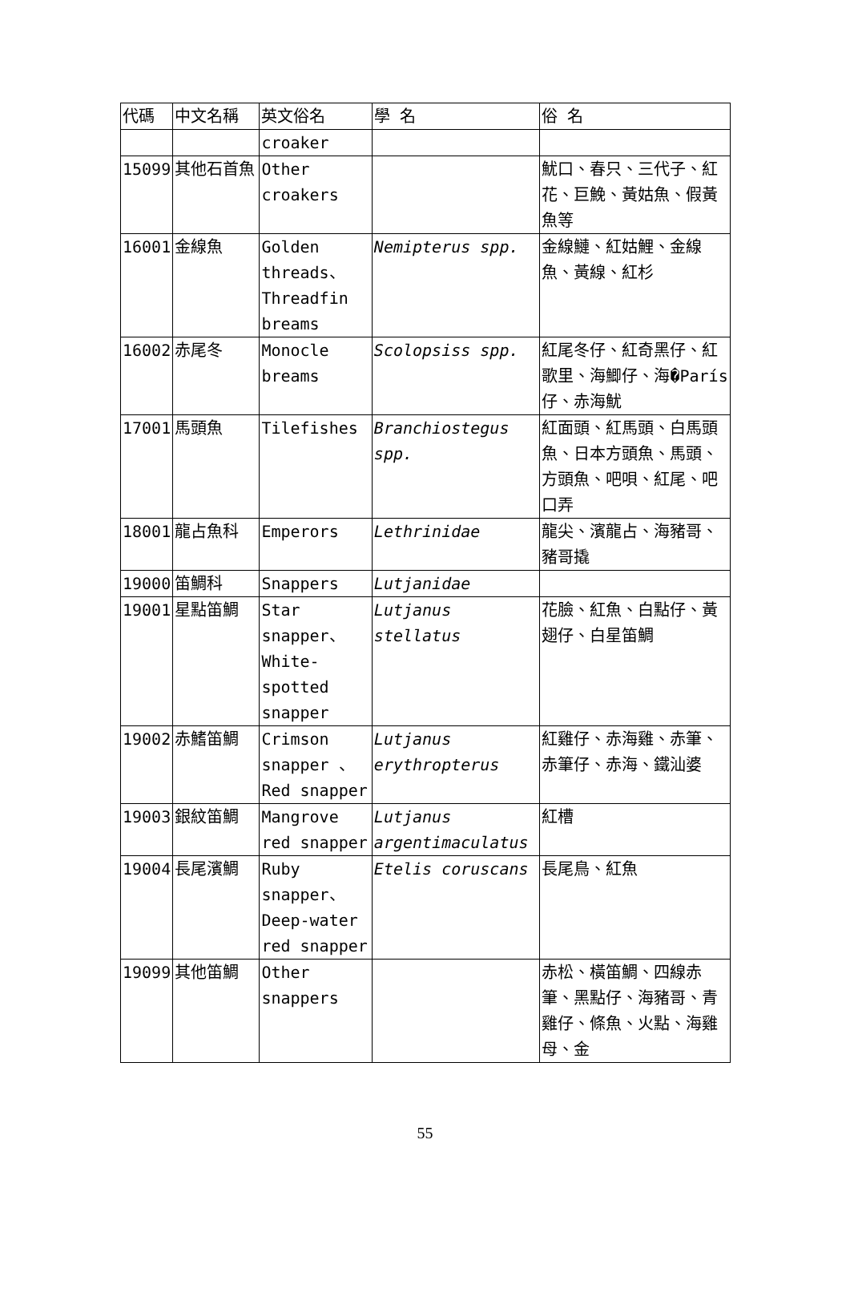| 代碼 | 中文名稱 | 英文俗名 | 學 名 | 俗 名 |
| --- | --- | --- | --- | --- |
| | | croaker | | |
| 15099 | 其他石首魚 | Other croakers | | 魷口、春只、三代子、紅花、巨鮸、黃姑魚、假黃魚等 |
| 16001 | 金線魚 | Golden threads、Threadfin breams | Nemipterus spp. | 金線鰱、紅姑鯉、金線魚、黃線、紅杉 |
| 16002 | 赤尾冬 | Monocle breams | Scolopsiss spp. | 紅尾冬仔、紅奇黑仔、紅歌里、海鯽仔、海�París仔、赤海魷 |
| 17001 | 馬頭魚 | Tilefishes | Branchiostegus spp. | 紅面頭、紅馬頭、白馬頭魚、日本方頭魚、馬頭、方頭魚、吧唄、紅尾、吧口弄 |
| 18001 | 龍占魚科 | Emperors | Lethrinidae | 龍尖、濱龍占、海豬哥、豬哥撬 |
| 19000 | 笛鯛科 | Snappers | Lutjanidae | |
| 19001 | 星點笛鯛 | Star snapper、White-spotted snapper | Lutjanus stellatus | 花臉、紅魚、白點仔、黃翅仔、白星笛鯛 |
| 19002 | 赤鰭笛鯛 | Crimson snapper 、Red snapper | Lutjanus erythropterus | 紅雞仔、赤海雞、赤筆、赤筆仔、赤海、鐵汕婆 |
| 19003 | 銀紋笛鯛 | Mangrove red snapper | Lutjanus argentimaculatus | 紅槽 |
| 19004 | 長尾濱鯛 | Ruby snapper、Deep-water red snapper | Etelis coruscans | 長尾鳥、紅魚 |
| 19099 | 其他笛鯛 | Other snappers | | 赤松、橫笛鯛、四線赤筆、黑點仔、海豬哥、青雞仔、條魚、火點、海雞母、金 |
55